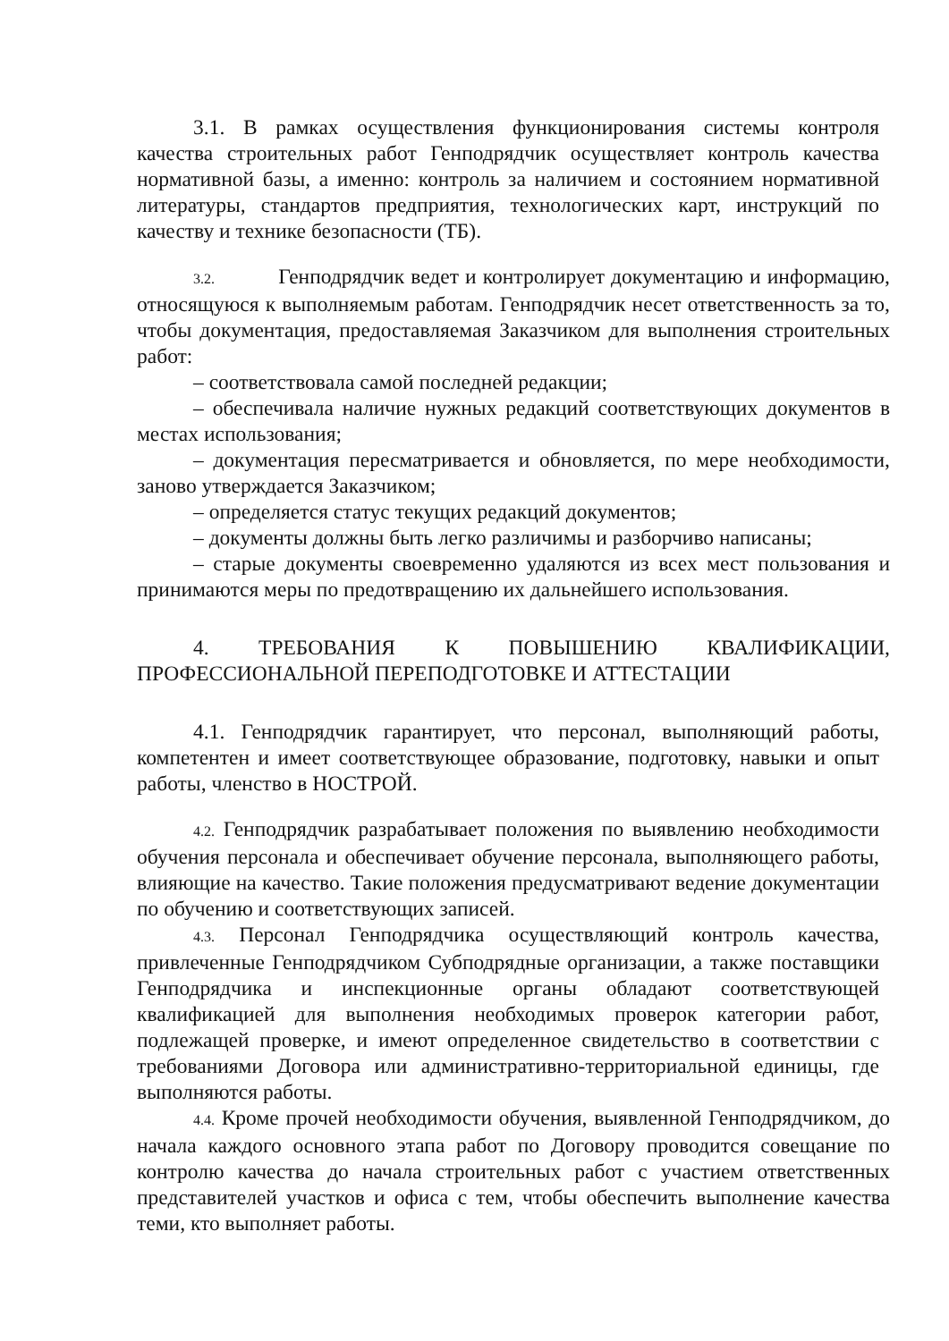3.1. В рамках осуществления функционирования системы контроля качества строительных работ Генподрядчик осуществляет контроль качества нормативной базы, а именно: контроль за наличием и состоянием нормативной литературы, стандартов предприятия, технологических карт, инструкций по качеству и технике безопасности (ТБ).
3.2. Генподрядчик ведет и контролирует документацию и информацию, относящуюся к выполняемым работам. Генподрядчик несет ответственность за то, чтобы документация, предоставляемая Заказчиком для выполнения строительных работ:
– соответствовала самой последней редакции;
– обеспечивала наличие нужных редакций соответствующих документов в местах использования;
– документация пересматривается и обновляется, по мере необходимости, заново утверждается Заказчиком;
– определяется статус текущих редакций документов;
– документы должны быть легко различимы и разборчиво написаны;
– старые документы своевременно удаляются из всех мест пользования и принимаются меры по предотвращению их дальнейшего использования.
4. ТРЕБОВАНИЯ К ПОВЫШЕНИЮ КВАЛИФИКАЦИИ, ПРОФЕССИОНАЛЬНОЙ ПЕРЕПОДГОТОВКЕ И АТТЕСТАЦИИ
4.1. Генподрядчик гарантирует, что персонал, выполняющий работы, компетентен и имеет соответствующее образование, подготовку, навыки и опыт работы, членство в НОСТРОЙ.
4.2. Генподрядчик разрабатывает положения по выявлению необходимости обучения персонала и обеспечивает обучение персонала, выполняющего работы, влияющие на качество. Такие положения предусматривают ведение документации по обучению и соответствующих записей.
4.3. Персонал Генподрядчика осуществляющий контроль качества, привлеченные Генподрядчиком Субподрядные организации, а также поставщики Генподрядчика и инспекционные органы обладают соответствующей квалификацией для выполнения необходимых проверок категории работ, подлежащей проверке, и имеют определенное свидетельство в соответствии с требованиями Договора или административно-территориальной единицы, где выполняются работы.
4.4. Кроме прочей необходимости обучения, выявленной Генподрядчиком, до начала каждого основного этапа работ по Договору проводится совещание по контролю качества до начала строительных работ с участием ответственных представителей участков и офиса с тем, чтобы обеспечить выполнение качества теми, кто выполняет работы.